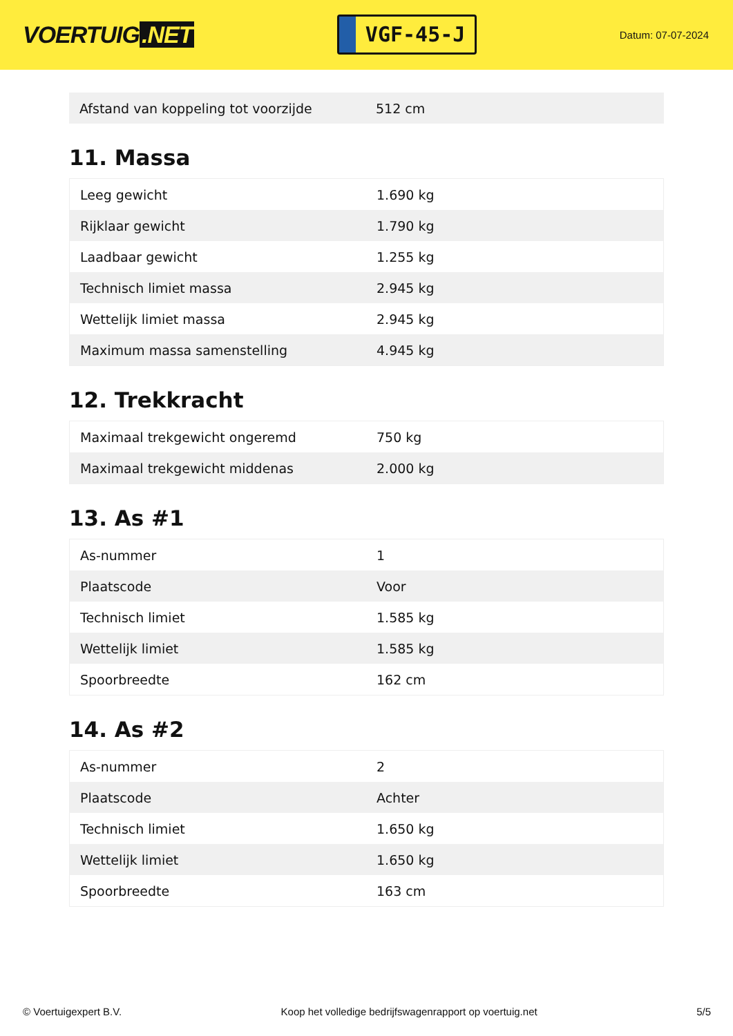VOERTUIG.NET
VGF-45-J
Datum: 07-07-2024
| Afstand van koppeling tot voorzijde | 512 cm |
11. Massa
| Leeg gewicht | 1.690 kg |
| Rijklaar gewicht | 1.790 kg |
| Laadbaar gewicht | 1.255 kg |
| Technisch limiet massa | 2.945 kg |
| Wettelijk limiet massa | 2.945 kg |
| Maximum massa samenstelling | 4.945 kg |
12. Trekkracht
| Maximaal trekgewicht ongeremd | 750 kg |
| Maximaal trekgewicht middenas | 2.000 kg |
13. As #1
| As-nummer | 1 |
| Plaatscode | Voor |
| Technisch limiet | 1.585 kg |
| Wettelijk limiet | 1.585 kg |
| Spoorbreedte | 162 cm |
14. As #2
| As-nummer | 2 |
| Plaatscode | Achter |
| Technisch limiet | 1.650 kg |
| Wettelijk limiet | 1.650 kg |
| Spoorbreedte | 163 cm |
© Voertuigexpert B.V. Koop het volledige bedrijfswagenrapport op voertuig.net 5/5